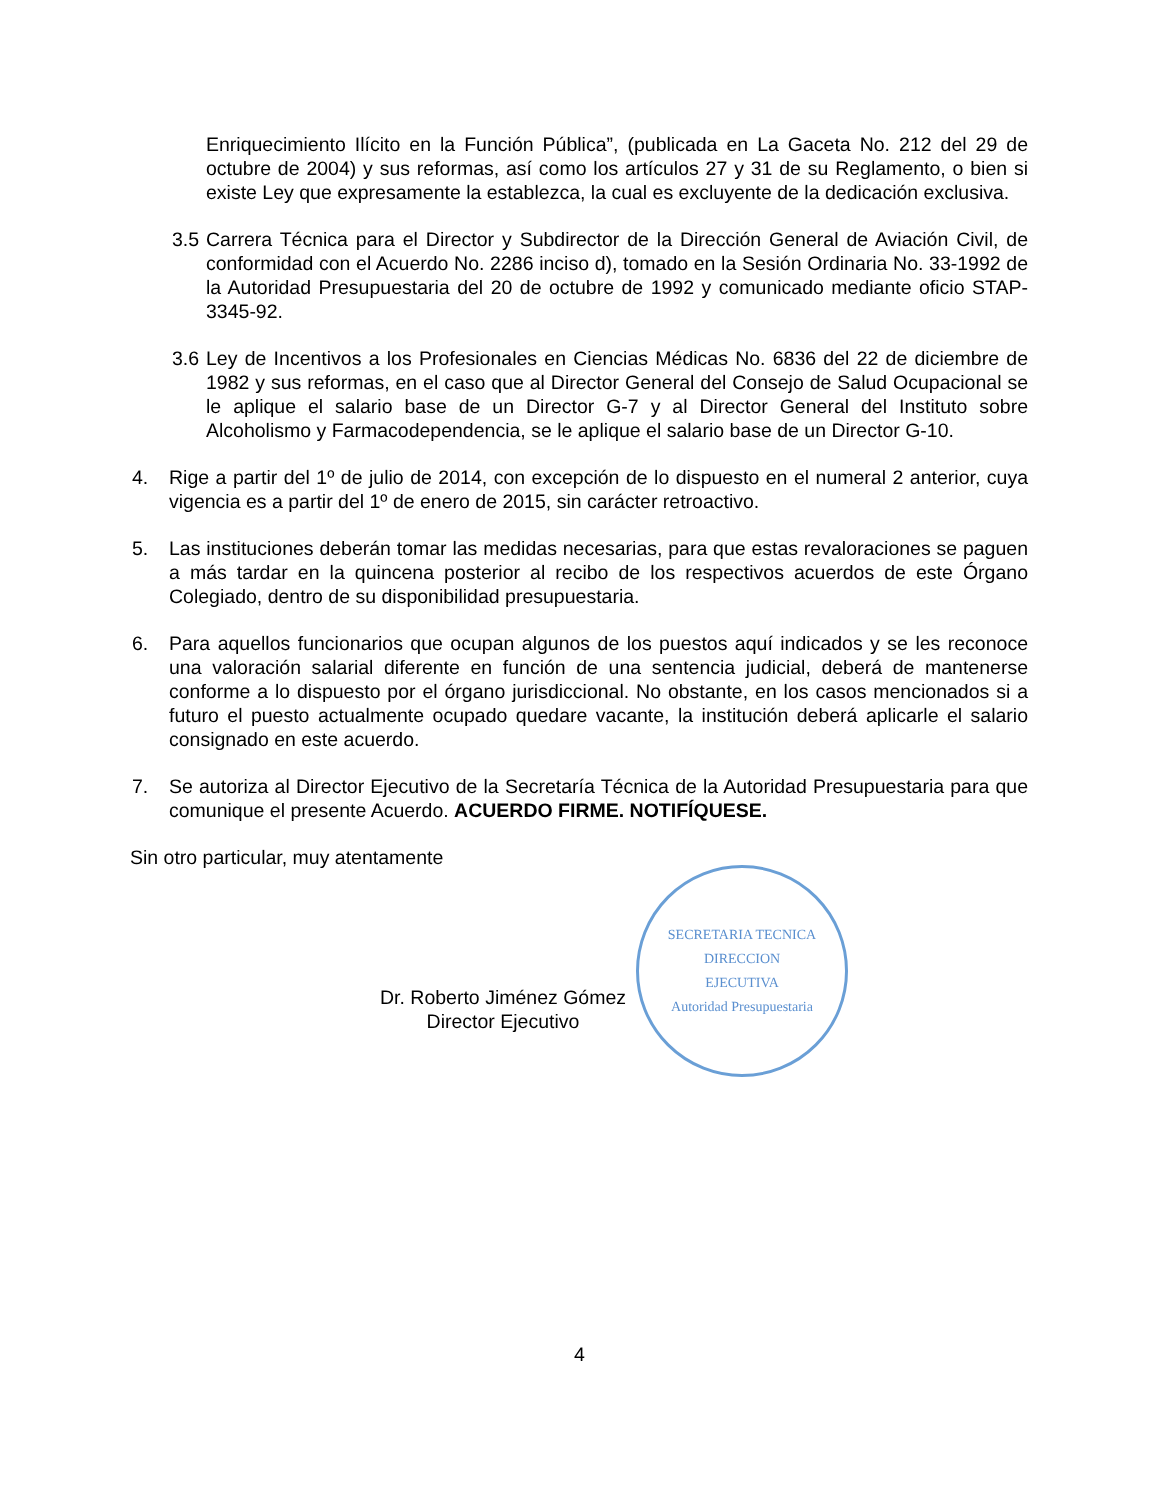Enriquecimiento Ilícito en la Función Pública”, (publicada en La Gaceta No. 212 del 29 de octubre de 2004) y sus reformas, así como los artículos 27 y 31 de su Reglamento, o bien si existe Ley que expresamente la establezca, la cual es excluyente de la dedicación exclusiva.
3.5
Carrera Técnica para el Director y Subdirector de la Dirección General de Aviación Civil, de conformidad con el Acuerdo No. 2286 inciso d), tomado en la Sesión Ordinaria No. 33-1992 de la Autoridad Presupuestaria del 20 de octubre de 1992 y comunicado mediante oficio STAP-3345-92.
3.6
Ley de Incentivos a los Profesionales en Ciencias Médicas No. 6836 del 22 de diciembre de 1982 y sus reformas, en el caso que al Director General del Consejo de Salud Ocupacional se le aplique el salario base de un Director G-7 y al Director General del Instituto sobre Alcoholismo y Farmacodependencia, se le aplique el salario base de un Director G-10.
4. Rige a partir del 1º de julio de 2014, con excepción de lo dispuesto en el numeral 2 anterior, cuya vigencia es a partir del 1º de enero de 2015, sin carácter retroactivo.
5. Las instituciones deberán tomar las medidas necesarias, para que estas revaloraciones se paguen a más tardar en la quincena posterior al recibo de los respectivos acuerdos de este Órgano Colegiado, dentro de su disponibilidad presupuestaria.
6. Para aquellos funcionarios que ocupan algunos de los puestos aquí indicados y se les reconoce una valoración salarial diferente en función de una sentencia judicial, deberá de mantenerse conforme a lo dispuesto por el órgano jurisdiccional. No obstante, en los casos mencionados si a futuro el puesto actualmente ocupado quedare vacante, la institución deberá aplicarle el salario consignado en este acuerdo.
7. Se autoriza al Director Ejecutivo de la Secretaría Técnica de la Autoridad Presupuestaria para que comunique el presente Acuerdo. ACUERDO FIRME. NOTIFÍQUESE.
Sin otro particular, muy atentamente
Dr. Roberto Jiménez Gómez
Director Ejecutivo
SECRETARIA TECNICA
DIRECCION
EJECUTIVA
Autoridad Presupuestaria
4